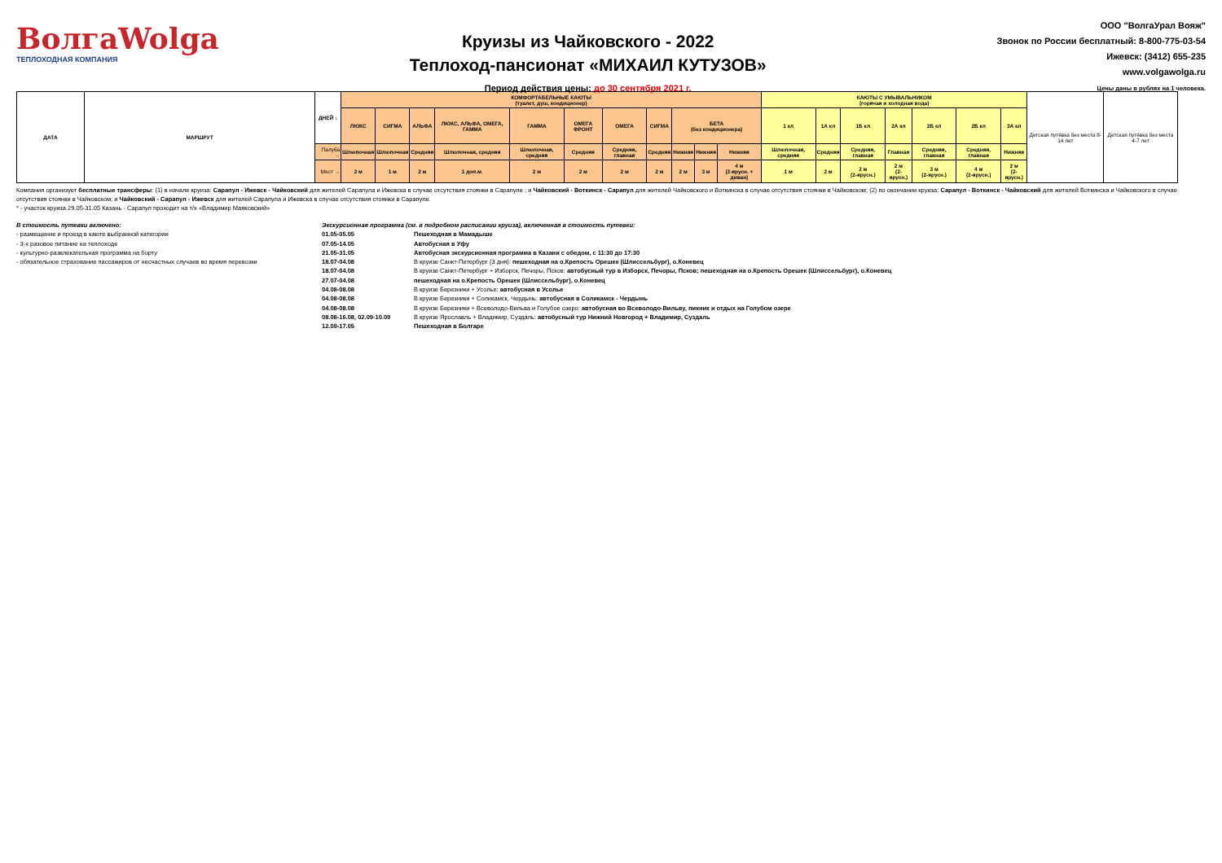ВолгаWolga
ТЕПЛОХОДНАЯ КОМПАНИЯ
Круизы из Чайковского - 2022
Теплоход-пансионат «МИХАИЛ КУТУЗОВ»
Период действия цены: до 30 сентября 2021 г.
ООО "ВолгаУрал Вояж"
Звонок по России бесплатный: 8-800-775-03-54
Ижевск: (3412) 655-235
www.volgawolga.ru
Цены даны в рублях на 1 человека.
| ДАТА | МАРШРУТ | ДНЕЙ ↓ | КОМФОРТАБЕЛЬНЫЕ КАЮТЫ (туалет, душ, кондиционер) | | | | | | | | | | | КАЮТЫ С УМЫВАЛЬНИКОМ (горячая и холодная вода) | | | | | | | Детская путёвка без места 8-14 лет | Детская путёвка без места 4-7 лет |
| --- | --- | --- | --- | --- | --- | --- | --- | --- | --- | --- | --- | --- | --- | --- | --- | --- | --- | --- | --- | --- | --- | --- |
| | | | ЛЮКС | СИГМА | АЛЬФА | ЛЮКС, АЛЬФА, ОМЕГА, ГАММА | ГАММА | ОМЕГА ФРОНТ | ОМЕГА | СИГМА | БЕТА (без кондиционера) | | | 1 кл | 1А кл | 1Б кл | 2А кл | 2Б кл | 2Б кл | 3А кл | | |
| | | Палуба → | Шлюпочная | Шлюпочная | Средняя | Шлюпочная, средняя | Шлюпочная, средняя | Средняя | Средняя, главная | Средняя | Нижняя | Нижняя | Нижняя | Шлюпочная, средняя | Средняя | Средняя, главная | Главная | Средняя, главная | Средняя, главная | Нижняя | | |
| | | Мест → | 2 м | 1 м | 2 м | 1 доп.м. | 2 м | 2 м | 2 м | 2 м | 2 м | 3 м | 4 м (2-ярусн. + диван) | 1 м | 2 м | 2 м (2-ярусн.) | 2 м (2-ярусн.) | 3 м (2-ярусн.) | 4 м (2-ярусн.) | 2 м (2-ярусн.) | | |
Компания организует бесплатные трансферы: (1) в начале круиза: Сарапул - Ижевск - Чайковский для жителей Сарапула и Ижевска в случае отсутствия стоянки в Сарапуле ; и Чайковский - Воткинск - Сарапул для жителей Чайковского и Воткинска в случае отсутствия стоянки в Чайковском; (2) по окончании круиза: Сарапул - Воткинск - Чайковский для жителей Воткинска и Чайковского в случае отсутствия стоянки в Чайковском; и Чайковский - Сарапул - Ижевск для жителей Сарапула и Ижевска в случае отсутствия стоянки в Сарапуле.
* - участок круиза 29.05-31.05 Казань - Сарапул проходит на т/х «Владимир Маяковский»
В стоимость путевки включено:
- размещение и проезд в каюте выбранной категории
- 3-х разовое питание на теплоходе
- культурно-развлекательная программа на борту
- обязательное страхование пассажиров от несчастных случаев во время перевозки
Экскурсионная программа (см. в подробном расписании круиза), включенная в стоимость путевки:
| 01.05-05.05 | Пешеходная в Мамадыше |
| 07.05-14.05 | Автобусная в Уфу |
| 21.05-31.05 | Автобусная экскурсионная программа в Казани с обедом, с 11:30 до 17:30 |
| 18.07-04.08 | В круизе Санкт-Петербург (3 дня): пешеходная на о.Крепость Орешек (Шлиссельбург), о.Коневец |
| 18.07-04.08 | В круизе Санкт-Петербург + Изборск, Печоры, Псков: автобусный тур в Изборск, Печоры, Псков; пешеходная на о.Крепость Орешек (Шлиссельбург), о.Коневец |
| 27.07-04.08 | пешеходная на о.Крепость Орешек (Шлиссельбург), о.Коневец |
| 04.08-08.08 | В круизе Березники + Усолье: автобусная в Усолье |
| 04.08-08.08 | В круизе Березники + Соликамск, Чердынь: автобусная в Соликамск - Чердынь |
| 04.08-08.08 | В круизе Березники + Всеволодо-Вильва и Голубое озеро: автобусная во Всеволодо-Вильву, пикник и отдых на Голубом озере |
| 08.08-16.08, 02.09-10.09 | В круизе Ярославль + Владимир, Суздаль: автобусный тур Нижний Новгород + Владимир, Суздаль |
| 12.09-17.05 | Пешеходная в Болгаре |